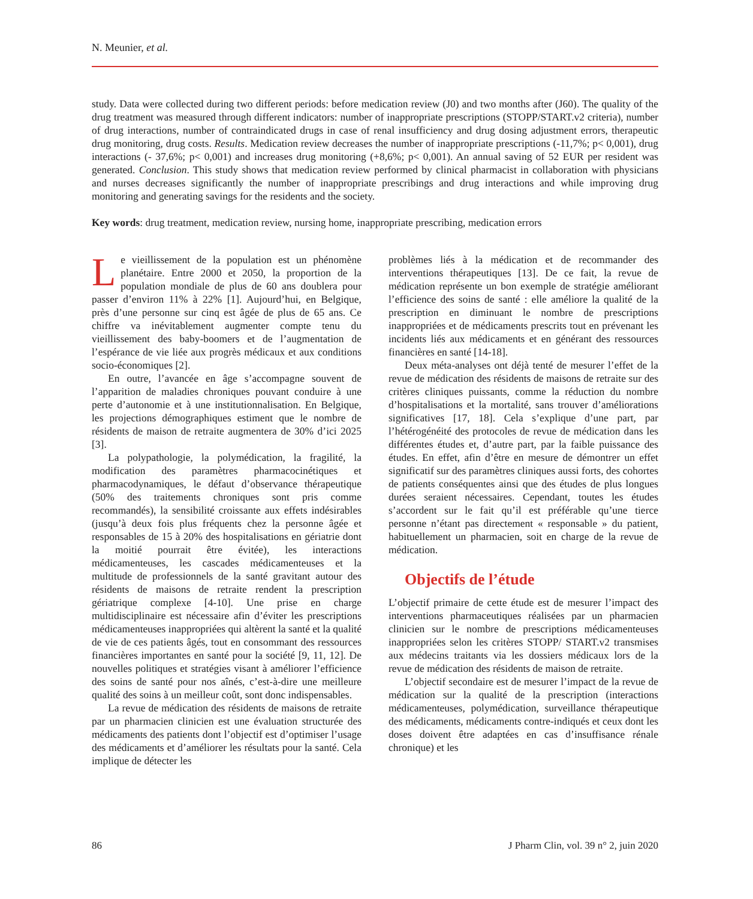N. Meunier, et al.
study. Data were collected during two different periods: before medication review (J0) and two months after (J60). The quality of the drug treatment was measured through different indicators: number of inappropriate prescriptions (STOPP/START.v2 criteria), number of drug interactions, number of contraindicated drugs in case of renal insufficiency and drug dosing adjustment errors, therapeutic drug monitoring, drug costs. Results. Medication review decreases the number of inappropriate prescriptions (-11,7%; p< 0,001), drug interactions (- 37,6%; p< 0,001) and increases drug monitoring (+8,6%; p< 0,001). An annual saving of 52 EUR per resident was generated. Conclusion. This study shows that medication review performed by clinical pharmacist in collaboration with physicians and nurses decreases significantly the number of inappropriate prescribings and drug interactions and while improving drug monitoring and generating savings for the residents and the society.
Key words: drug treatment, medication review, nursing home, inappropriate prescribing, medication errors
Le vieillissement de la population est un phénomène planétaire. Entre 2000 et 2050, la proportion de la population mondiale de plus de 60 ans doublera pour passer d’environ 11% à 22% [1]. Aujourd’hui, en Belgique, près d’une personne sur cinq est âgée de plus de 65 ans. Ce chiffre va inévitablement augmenter compte tenu du vieillissement des baby-boomers et de l’augmentation de l’espérance de vie liée aux progrès médicaux et aux conditions socio-économiques [2].
En outre, l’avancée en âge s’accompagne souvent de l’apparition de maladies chroniques pouvant conduire à une perte d’autonomie et à une institutionnalisation. En Belgique, les projections démographiques estiment que le nombre de résidents de maison de retraite augmentera de 30% d’ici 2025 [3].
La polypathologie, la polymédication, la fragilité, la modification des paramètres pharmacocinétiques et pharmacodynamiques, le défaut d’observance thérapeutique (50% des traitements chroniques sont pris comme recommandés), la sensibilité croissante aux effets indésirables (jusqu’à deux fois plus fréquents chez la personne âgée et responsables de 15 à 20% des hospitalisations en gériatrie dont la moitié pourrait être évitée), les interactions médicamenteuses, les cascades médicamenteuses et la multitude de professionnels de la santé gravitant autour des résidents de maisons de retraite rendent la prescription gériatrique complexe [4-10]. Une prise en charge multidisciplinaire est nécessaire afin d’éviter les prescriptions médicamenteuses inappropriées qui altèrent la santé et la qualité de vie de ces patients âgés, tout en consommant des ressources financières importantes en santé pour la société [9, 11, 12]. De nouvelles politiques et stratégies visant à améliorer l’efficience des soins de santé pour nos aînés, c’est-à-dire une meilleure qualité des soins à un meilleur coût, sont donc indispensables.
La revue de médication des résidents de maisons de retraite par un pharmacien clinicien est une évaluation structurée des médicaments des patients dont l’objectif est d’optimiser l’usage des médicaments et d’améliorer les résultats pour la santé. Cela implique de détecter les
problèmes liés à la médication et de recommander des interventions thérapeutiques [13]. De ce fait, la revue de médication représente un bon exemple de stratégie améliorant l’efficience des soins de santé : elle améliore la qualité de la prescription en diminuant le nombre de prescriptions inappropriées et de médicaments prescrits tout en prévenant les incidents liés aux médicaments et en générant des ressources financières en santé [14-18].
Deux méta-analyses ont déjà tenté de mesurer l’effet de la revue de médication des résidents de maisons de retraite sur des critères cliniques puissants, comme la réduction du nombre d’hospitalisations et la mortalité, sans trouver d’améliorations significatives [17, 18]. Cela s’explique d’une part, par l’hétérogénéité des protocoles de revue de médication dans les différentes études et, d’autre part, par la faible puissance des études. En effet, afin d’être en mesure de démontrer un effet significatif sur des paramètres cliniques aussi forts, des cohortes de patients conséquentes ainsi que des études de plus longues durées seraient nécessaires. Cependant, toutes les études s’accordent sur le fait qu’il est préférable qu’une tierce personne n’étant pas directement « responsable » du patient, habituellement un pharmacien, soit en charge de la revue de médication.
Objectifs de l’étude
L’objectif primaire de cette étude est de mesurer l’impact des interventions pharmaceutiques réalisées par un pharmacien clinicien sur le nombre de prescriptions médicamenteuses inappropriées selon les critères STOPP/ START.v2 transmises aux médecins traitants via les dossiers médicaux lors de la revue de médication des résidents de maison de retraite.
L’objectif secondaire est de mesurer l’impact de la revue de médication sur la qualité de la prescription (interactions médicamenteuses, polymédication, surveillance thérapeutique des médicaments, médicaments contre-indiqués et ceux dont les doses doivent être adaptées en cas d’insuffisance rénale chronique) et les
86 J Pharm Clin, vol. 39 n° 2, juin 2020